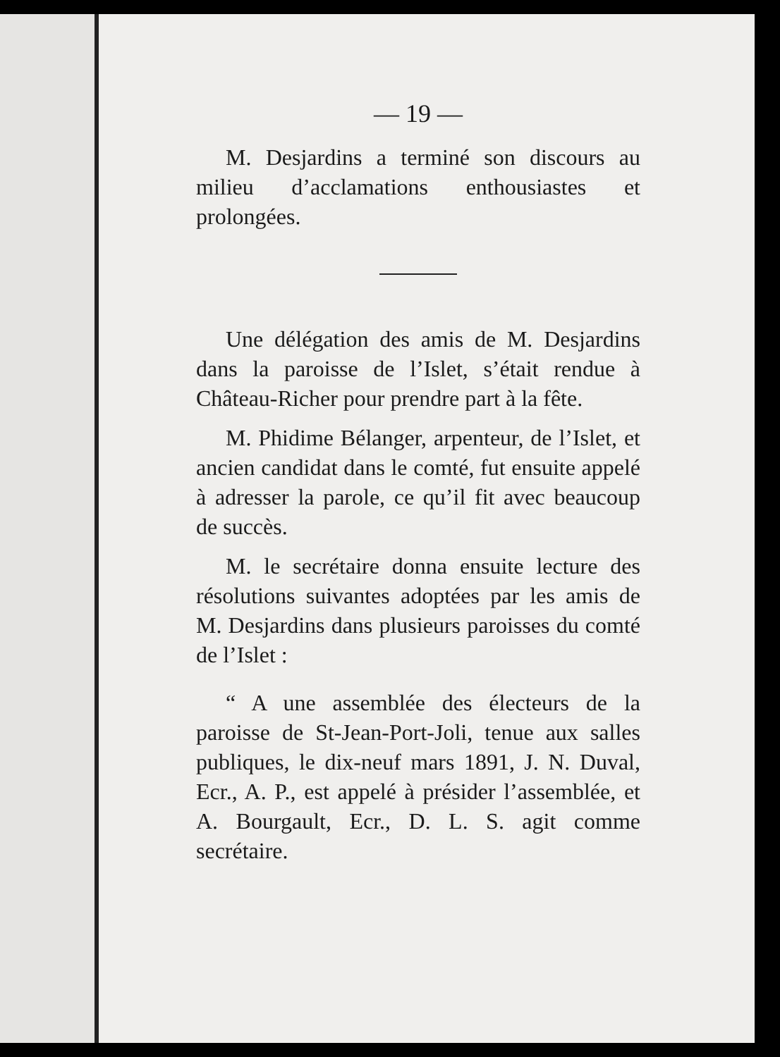— 19 —
M. Desjardins a terminé son discours au milieu d’acclamations enthousiastes et prolongées.
Une délégation des amis de M. Desjardins dans la paroisse de l’Islet, s’était rendue à Château-Richer pour prendre part à la fête.
M. Phidime Bélanger, arpenteur, de l’Islet, et ancien candidat dans le comté, fut ensuite appelé à adresser la parole, ce qu’il fit avec beaucoup de succès.
M. le secrétaire donna ensuite lecture des résolutions suivantes adoptées par les amis de M. Desjardins dans plusieurs paroisses du comté de l’Islet :
“ A une assemblée des électeurs de la paroisse de St-Jean-Port-Joli, tenue aux salles publiques, le dix-neuf mars 1891, J. N. Duval, Ecr., A. P., est appelé à présider l’assemblée, et A. Bourgault, Ecr., D. L. S. agit comme secrétaire.